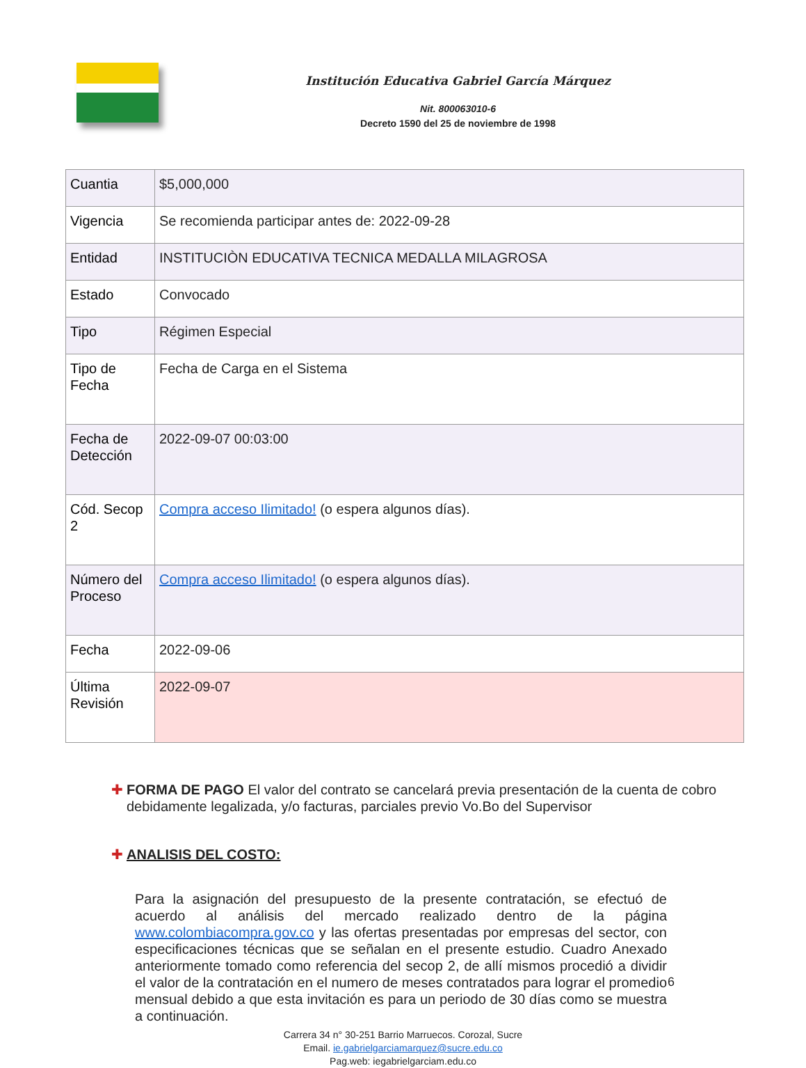Institución Educativa Gabriel García Márquez
Nit. 800063010-6
Decreto 1590 del 25 de noviembre de 1998
| Cuantia | $5,000,000 |
| Vigencia | Se recomienda participar antes de: 2022-09-28 |
| Entidad | INSTITUCIÒN EDUCATIVA TECNICA MEDALLA MILAGROSA |
| Estado | Convocado |
| Tipo | Régimen Especial |
| Tipo de Fecha | Fecha de Carga en el Sistema |
| Fecha de Detección | 2022-09-07 00:03:00 |
| Cód. Secop 2 | Compra acceso Ilimitado! (o espera algunos días). |
| Número del Proceso | Compra acceso Ilimitado! (o espera algunos días). |
| Fecha | 2022-09-06 |
| Última Revisión | 2022-09-07 |
✚ FORMA DE PAGO El valor del contrato se cancelará previa presentación de la cuenta de cobro debidamente legalizada, y/o facturas, parciales previo Vo.Bo del Supervisor
✚ ANALISIS DEL COSTO:
Para la asignación del presupuesto de la presente contratación, se efectuó de acuerdo al análisis del mercado realizado dentro de la página www.colombiacompra.gov.co y las ofertas presentadas por empresas del sector, con especificaciones técnicas que se señalan en el presente estudio. Cuadro Anexado anteriormente tomado como referencia del secop 2, de allí mismos procedió a dividir el valor de la contratación en el numero de meses contratados para lograr el promedio mensual debido a que esta invitación es para un periodo de 30 días como se muestra a continuación.
Carrera 34 n° 30-251 Barrio Marruecos. Corozal, Sucre
Email. ie.gabrielgarciamarquez@sucre.edu.co
Pag.web: iegabrielgarciam.edu.co
6